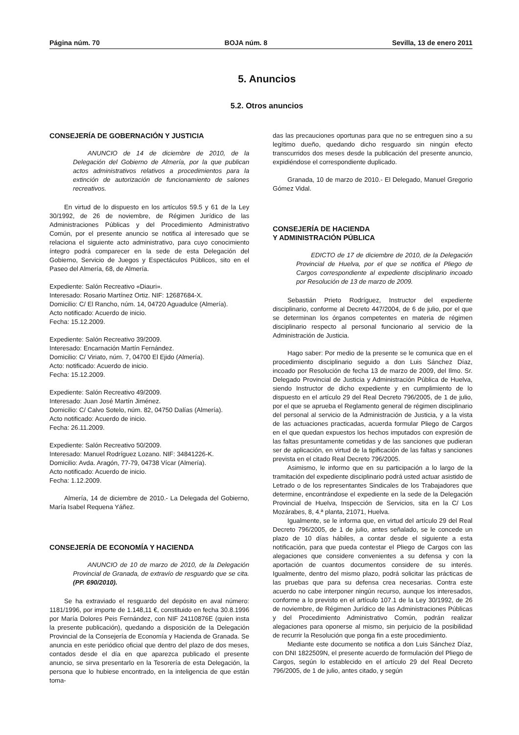Página núm. 70 BOJA núm. 8 Sevilla, 13 de enero 2011
5. Anuncios
5.2. Otros anuncios
CONSEJERÍA DE GOBERNACIÓN Y JUSTICIA
ANUNCIO de 14 de diciembre de 2010, de la Delegación del Gobierno de Almería, por la que publican actos administrativos relativos a procedimientos para la extinción de autorización de funcionamiento de salones recreativos.
En virtud de lo dispuesto en los artículos 59.5 y 61 de la Ley 30/1992, de 26 de noviembre, de Régimen Jurídico de las Administraciones Públicas y del Procedimiento Administrativo Común, por el presente anuncio se notifica al interesado que se relaciona el siguiente acto administrativo, para cuyo conocimiento íntegro podrá comparecer en la sede de esta Delegación del Gobierno, Servicio de Juegos y Espectáculos Públicos, sito en el Paseo del Almería, 68, de Almería.
Expediente: Salón Recreativo «Diauri».
Interesado: Rosario Martínez Ortiz. NIF: 12687684-X.
Domicilio: C/ El Rancho, núm. 14, 04720 Aguadulce (Almería).
Acto notificado: Acuerdo de inicio.
Fecha: 15.12.2009.
Expediente: Salón Recreativo 39/2009.
Interesado: Encarnación Martín Fernández.
Domicilio: C/ Viriato, núm. 7, 04700 El Ejido (Almería).
Acto: notificado: Acuerdo de inicio.
Fecha: 15.12.2009.
Expediente: Salón Recreativo 49/2009.
Interesado: Juan José Martín Jiménez.
Domicilio: C/ Calvo Sotelo, núm. 82, 04750 Dalías (Almería).
Acto notificado: Acuerdo de inicio.
Fecha: 26.11.2009.
Expediente: Salón Recreativo 50/2009.
Interesado: Manuel Rodríguez Lozano. NIF: 34841226-K.
Domicilio: Avda. Aragón, 77-79, 04738 Vícar (Almería).
Acto notificado: Acuerdo de inicio.
Fecha: 1.12.2009.
Almería, 14 de diciembre de 2010.- La Delegada del Gobierno, María Isabel Requena Yáñez.
CONSEJERÍA DE ECONOMÍA Y HACIENDA
ANUNCIO de 10 de marzo de 2010, de la Delegación Provincial de Granada, de extravío de resguardo que se cita. (PP. 690/2010).
Se ha extraviado el resguardo del depósito en aval número: 1181/1996, por importe de 1.148,11 €, constituido en fecha 30.8.1996 por María Dolores Peis Fernández, con NIF 24110876E (quien insta la presente publicación), quedando a disposición de la Delegación Provincial de la Consejería de Economía y Hacienda de Granada. Se anuncia en este periódico oficial que dentro del plazo de dos meses, contados desde el día en que aparezca publicado el presente anuncio, se sirva presentarlo en la Tesorería de esta Delegación, la persona que lo hubiese encontrado, en la inteligencia de que están toma-
das las precauciones oportunas para que no se entreguen sino a su legítimo dueño, quedando dicho resguardo sin ningún efecto transcurridos dos meses desde la publicación del presente anuncio, expidiéndose el correspondiente duplicado.
Granada, 10 de marzo de 2010.- El Delegado, Manuel Gregorio Gómez Vidal.
CONSEJERÍA DE HACIENDA
Y ADMINISTRACIÓN PÚBLICA
EDICTO de 17 de diciembre de 2010, de la Delegación Provincial de Huelva, por el que se notifica el Pliego de Cargos correspondiente al expediente disciplinario incoado por Resolución de 13 de marzo de 2009.
Sebastián Prieto Rodríguez, Instructor del expediente disciplinario, conforme al Decreto 447/2004, de 6 de julio, por el que se determinan los órganos competentes en materia de régimen disciplinario respecto al personal funcionario al servicio de la Administración de Justicia.
Hago saber: Por medio de la presente se le comunica que en el procedimiento disciplinario seguido a don Luis Sánchez Díaz, incoado por Resolución de fecha 13 de marzo de 2009, del Ilmo. Sr. Delegado Provincial de Justicia y Administración Pública de Huelva, siendo Instructor de dicho expediente y en cumplimiento de lo dispuesto en el artículo 29 del Real Decreto 796/2005, de 1 de julio, por el que se aprueba el Reglamento general de régimen disciplinario del personal al servicio de la Administración de Justicia, y a la vista de las actuaciones practicadas, acuerda formular Pliego de Cargos en el que quedan expuestos los hechos imputados con expresión de las faltas presuntamente cometidas y de las sanciones que pudieran ser de aplicación, en virtud de la tipificación de las faltas y sanciones prevista en el citado Real Decreto 796/2005.
Asimismo, le informo que en su participación a lo largo de la tramitación del expediente disciplinario podrá usted actuar asistido de Letrado o de los representantes Sindicales de los Trabajadores que determine, encontrándose el expediente en la sede de la Delegación Provincial de Huelva, Inspección de Servicios, sita en la C/ Los Mozárabes, 8, 4.ª planta, 21071, Huelva.
Igualmente, se le informa que, en virtud del artículo 29 del Real Decreto 796/2005, de 1 de julio, antes señalado, se le concede un plazo de 10 días hábiles, a contar desde el siguiente a esta notificación, para que pueda contestar el Pliego de Cargos con las alegaciones que considere convenientes a su defensa y con la aportación de cuantos documentos considere de su interés. Igualmente, dentro del mismo plazo, podrá solicitar las prácticas de las pruebas que para su defensa crea necesarias. Contra este acuerdo no cabe interponer ningún recurso, aunque los interesados, conforme a lo previsto en el artículo 107.1 de la Ley 30/1992, de 26 de noviembre, de Régimen Jurídico de las Administraciones Públicas y del Procedimiento Administrativo Común, podrán realizar alegaciones para oponerse al mismo, sin perjuicio de la posibilidad de recurrir la Resolución que ponga fin a este procedimiento.
Mediante este documento se notifica a don Luis Sánchez Díaz, con DNI 1822509N, el presente acuerdo de formulación del Pliego de Cargos, según lo establecido en el artículo 29 del Real Decreto 796/2005, de 1 de julio, antes citado, y según